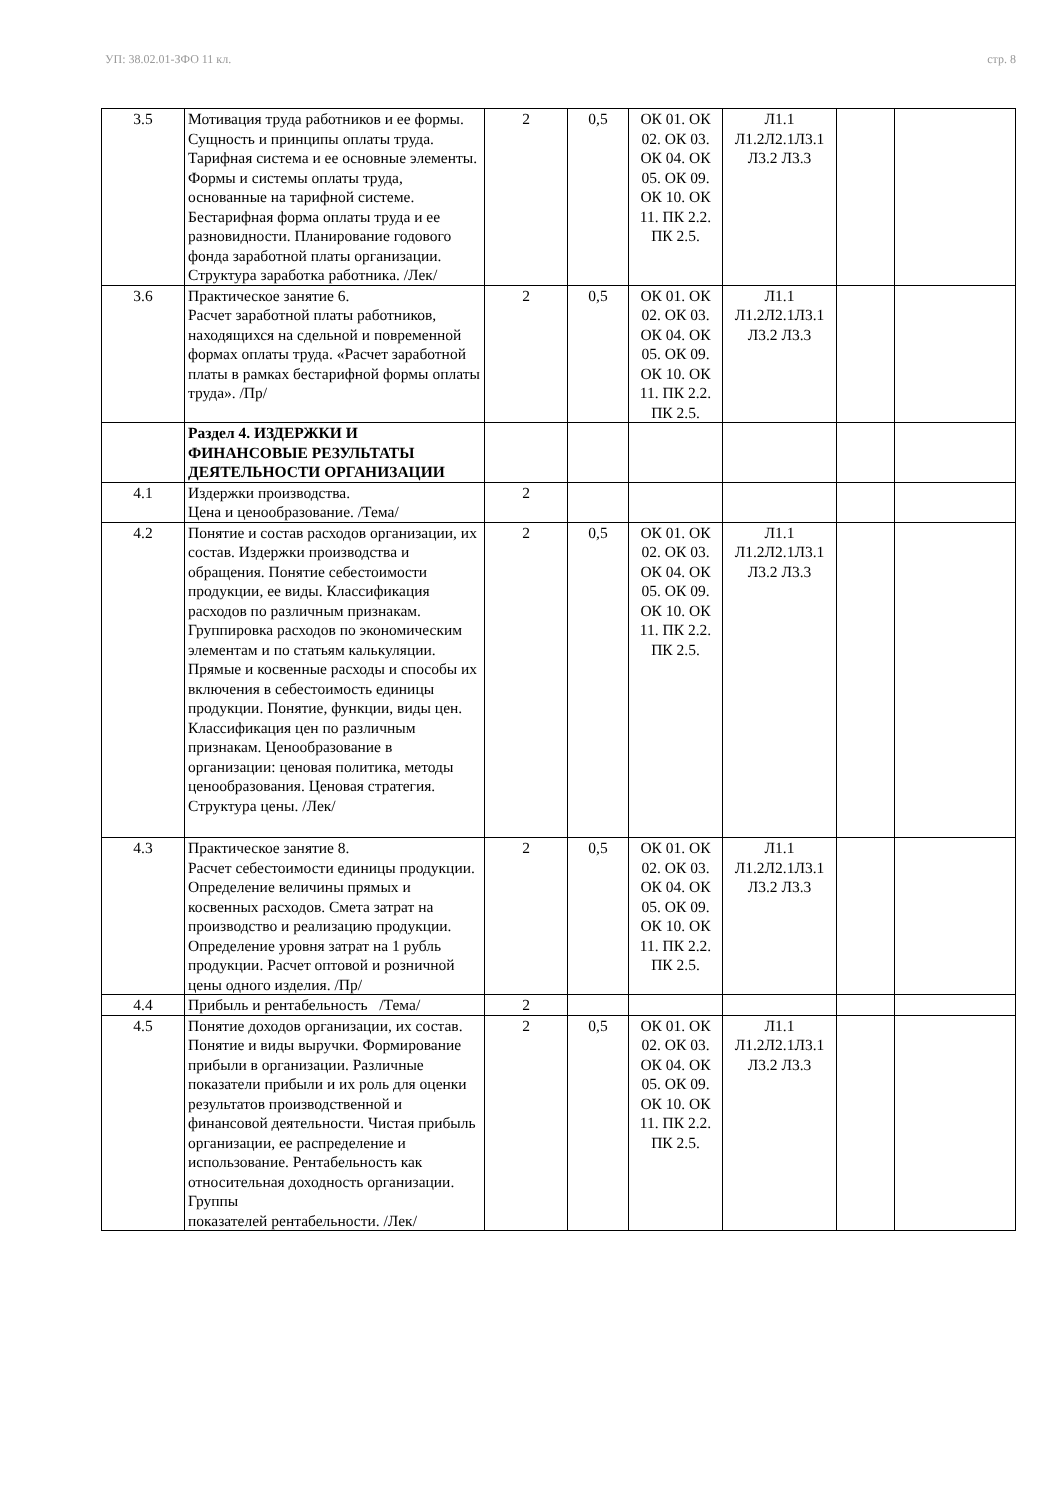УП: 38.02.01-ЗФО 11 кл. стр. 8
| 3.5 | Мотивация труда работников и ее формы. Сущность и принципы оплаты труда. Тарифная система и ее основные элементы. Формы и системы оплаты труда, основанные на тарифной системе. Бестарифная форма оплаты труда и ее разновидности. Планирование годового фонда заработной платы организации. Структура заработка работника. /Лек/ | 2 | 0,5 | ОК 01. ОК 02. ОК 03. ОК 04. ОК 05. ОК 09. ОК 10. ОК 11. ПК 2.2. ПК 2.5. | Л1.1 Л1.2Л2.1Л3.1 Л3.2 Л3.3 | | |
| 3.6 | Практическое занятие 6. Расчет заработной платы работников, находящихся на сдельной и повременной формах оплаты труда. «Расчет заработной платы в рамках бестарифной формы оплаты труда». /Пр/ | 2 | 0,5 | ОК 01. ОК 02. ОК 03. ОК 04. ОК 05. ОК 09. ОК 10. ОК 11. ПК 2.2. ПК 2.5. | Л1.1 Л1.2Л2.1Л3.1 Л3.2 Л3.3 | | |
| | Раздел 4. ИЗДЕРЖКИ И ФИНАНСОВЫЕ РЕЗУЛЬТАТЫ ДЕЯТЕЛЬНОСТИ ОРГАНИЗАЦИИ | | | | | | |
| 4.1 | Издержки производства. Цена и ценообразование. /Тема/ | 2 | | | | | |
| 4.2 | Понятие и состав расходов организации, их состав. Издержки производства и обращения. Понятие себестоимости продукции, ее виды. Классификация расходов по различным признакам. Группировка расходов по экономическим элементам и по статьям калькуляции. Прямые и косвенные расходы и способы их включения в себестоимость единицы продукции. Понятие, функции, виды цен. Классификация цен по различным признакам. Ценообразование в организации: ценовая политика, методы ценообразования. Ценовая стратегия. Структура цены. /Лек/ | 2 | 0,5 | ОК 01. ОК 02. ОК 03. ОК 04. ОК 05. ОК 09. ОК 10. ОК 11. ПК 2.2. ПК 2.5. | Л1.1 Л1.2Л2.1Л3.1 Л3.2 Л3.3 | | |
| 4.3 | Практическое занятие 8. Расчет себестоимости единицы продукции. Определение величины прямых и косвенных расходов. Смета затрат на производство и реализацию продукции. Определение уровня затрат на 1 рубль продукции. Расчет оптовой и розничной цены одного изделия. /Пр/ | 2 | 0,5 | ОК 01. ОК 02. ОК 03. ОК 04. ОК 05. ОК 09. ОК 10. ОК 11. ПК 2.2. ПК 2.5. | Л1.1 Л1.2Л2.1Л3.1 Л3.2 Л3.3 | | |
| 4.4 | Прибыль и рентабельность /Тема/ | 2 | | | | | |
| 4.5 | Понятие доходов организации, их состав. Понятие и виды выручки. Формирование прибыли в организации. Различные показатели прибыли и их роль для оценки результатов производственной и финансовой деятельности. Чистая прибыль организации, ее распределение и использование. Рентабельность как относительная доходность организации. Группы показателей рентабельности. /Лек/ | 2 | 0,5 | ОК 01. ОК 02. ОК 03. ОК 04. ОК 05. ОК 09. ОК 10. ОК 11. ПК 2.2. ПК 2.5. | Л1.1 Л1.2Л2.1Л3.1 Л3.2 Л3.3 | | |